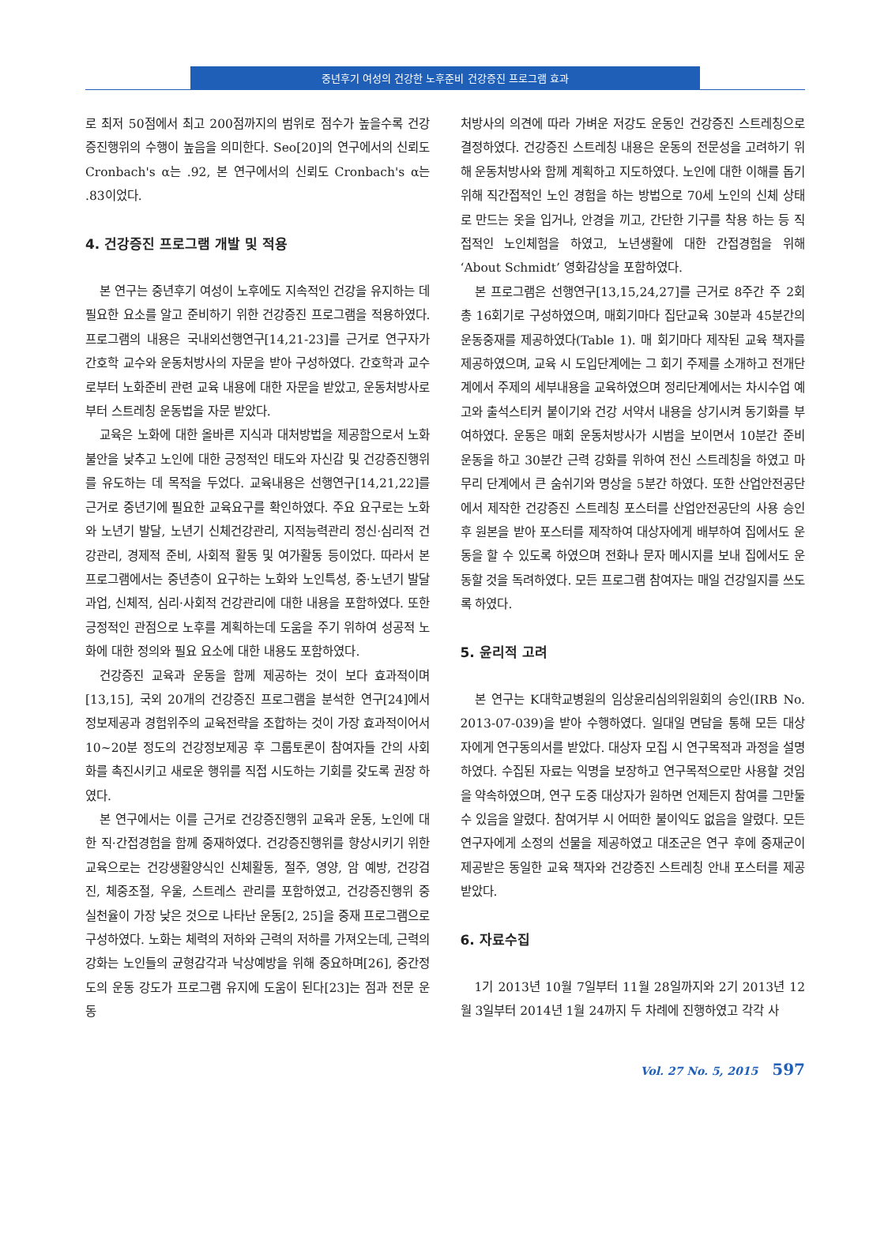중년후기 여성의 건강한 노후준비 건강증진 프로그램 효과
로 최저 50점에서 최고 200점까지의 범위로 점수가 높을수록 건강증진행위의 수행이 높음을 의미한다. Seo[20]의 연구에서의 신뢰도 Cronbach's α는 .92, 본 연구에서의 신뢰도 Cronbach's α는 .83이었다.
4. 건강증진 프로그램 개발 및 적용
본 연구는 중년후기 여성이 노후에도 지속적인 건강을 유지하는 데 필요한 요소를 알고 준비하기 위한 건강증진 프로그램을 적용하였다. 프로그램의 내용은 국내외선행연구[14,21-23]를 근거로 연구자가 간호학 교수와 운동처방사의 자문을 받아 구성하였다. 간호학과 교수로부터 노화준비 관련 교육 내용에 대한 자문을 받았고, 운동처방사로부터 스트레칭 운동법을 자문 받았다.
교육은 노화에 대한 올바른 지식과 대처방법을 제공함으로서 노화불안을 낮추고 노인에 대한 긍정적인 태도와 자신감 및 건강증진행위를 유도하는 데 목적을 두었다. 교육내용은 선행연구[14,21,22]를 근거로 중년기에 필요한 교육요구를 확인하였다. 주요 요구로는 노화와 노년기 발달, 노년기 신체건강관리, 지적능력관리 정신·심리적 건강관리, 경제적 준비, 사회적 활동 및 여가활동 등이었다. 따라서 본 프로그램에서는 중년층이 요구하는 노화와 노인특성, 중·노년기 발달과업, 신체적, 심리·사회적 건강관리에 대한 내용을 포함하였다. 또한 긍정적인 관점으로 노후를 계획하는데 도움을 주기 위하여 성공적 노화에 대한 정의와 필요 요소에 대한 내용도 포함하였다.
건강증진 교육과 운동을 함께 제공하는 것이 보다 효과적이며[13,15], 국외 20개의 건강증진 프로그램을 분석한 연구[24]에서 정보제공과 경험위주의 교육전략을 조합하는 것이 가장 효과적이어서 10~20분 정도의 건강정보제공 후 그룹토론이 참여자들 간의 사회화를 촉진시키고 새로운 행위를 직접 시도하는 기회를 갖도록 권장 하였다.
본 연구에서는 이를 근거로 건강증진행위 교육과 운동, 노인에 대한 직·간접경험을 함께 중재하였다. 건강증진행위를 향상시키기 위한 교육으로는 건강생활양식인 신체활동, 절주, 영양, 암 예방, 건강검진, 체중조절, 우울, 스트레스 관리를 포함하였고, 건강증진행위 중 실천율이 가장 낮은 것으로 나타난 운동[2, 25]을 중재 프로그램으로 구성하였다. 노화는 체력의 저하와 근력의 저하를 가져오는데, 근력의 강화는 노인들의 균형감각과 낙상예방을 위해 중요하며[26], 중간정도의 운동 강도가 프로그램 유지에 도움이 된다[23]는 점과 전문 운동
처방사의 의견에 따라 가벼운 저강도 운동인 건강증진 스트레칭으로 결정하였다. 건강증진 스트레칭 내용은 운동의 전문성을 고려하기 위해 운동처방사와 함께 계획하고 지도하였다. 노인에 대한 이해를 돕기 위해 직간접적인 노인 경험을 하는 방법으로 70세 노인의 신체 상태로 만드는 옷을 입거나, 안경을 끼고, 간단한 기구를 착용 하는 등 직접적인 노인체험을 하였고, 노년생활에 대한 간접경험을 위해 ‘About Schmidt’ 영화감상을 포함하였다.
본 프로그램은 선행연구[13,15,24,27]를 근거로 8주간 주 2회 총 16회기로 구성하였으며, 매회기마다 집단교육 30분과 45분간의 운동중재를 제공하였다(Table 1). 매 회기마다 제작된 교육 책자를 제공하였으며, 교육 시 도입단계에는 그 회기 주제를 소개하고 전개단계에서 주제의 세부내용을 교육하였으며 정리단계에서는 차시수업 예고와 출석스티커 붙이기와 건강 서약서 내용을 상기시켜 동기화를 부여하였다. 운동은 매회 운동처방사가 시범을 보이면서 10분간 준비운동을 하고 30분간 근력 강화를 위하여 전신 스트레칭을 하였고 마무리 단계에서 큰 숨쉬기와 명상을 5분간 하였다. 또한 산업안전공단에서 제작한 건강증진 스트레칭 포스터를 산업안전공단의 사용 승인 후 원본을 받아 포스터를 제작하여 대상자에게 배부하여 집에서도 운동을 할 수 있도록 하였으며 전화나 문자 메시지를 보내 집에서도 운동할 것을 독려하였다. 모든 프로그램 참여자는 매일 건강일지를 쓰도록 하였다.
5. 윤리적 고려
본 연구는 K대학교병원의 임상윤리심의위원회의 승인(IRB No. 2013-07-039)을 받아 수행하였다. 일대일 면담을 통해 모든 대상자에게 연구동의서를 받았다. 대상자 모집 시 연구목적과 과정을 설명하였다. 수집된 자료는 익명을 보장하고 연구목적으로만 사용할 것임을 약속하였으며, 연구 도중 대상자가 원하면 언제든지 참여를 그만둘 수 있음을 알렸다. 참여거부 시 어떠한 불이익도 없음을 알렸다. 모든 연구자에게 소정의 선물을 제공하였고 대조군은 연구 후에 중재군이 제공받은 동일한 교육 책자와 건강증진 스트레칭 안내 포스터를 제공받았다.
6. 자료수집
1기 2013년 10월 7일부터 11월 28일까지와 2기 2013년 12월 3일부터 2014년 1월 24까지 두 차례에 진행하였고 각각 사
Vol. 27 No. 5, 2015 597